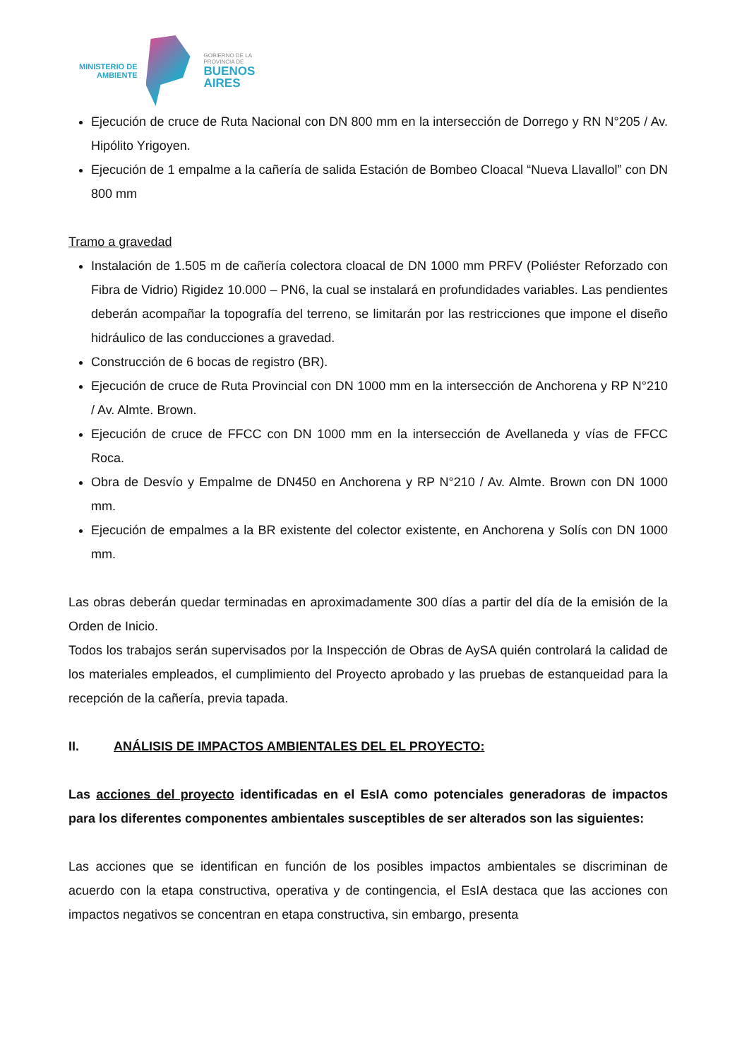MINISTERIO DE
AMBIENTE
GOBIERNO DE LA
PROVINCIA DE
BUENOS
AIRES
Ejecución de cruce de Ruta Nacional con DN 800 mm en la intersección de Dorrego y RN N°205 / Av. Hipólito Yrigoyen.
Ejecución de 1 empalme a la cañería de salida Estación de Bombeo Cloacal “Nueva Llavallol” con DN 800 mm
Tramo a gravedad
Instalación de 1.505 m de cañería colectora cloacal de DN 1000 mm PRFV (Poliéster Reforzado con Fibra de Vidrio) Rigidez 10.000 – PN6, la cual se instalará en profundidades variables. Las pendientes deberán acompañar la topografía del terreno, se limitarán por las restricciones que impone el diseño hidráulico de las conducciones a gravedad.
Construcción de 6 bocas de registro (BR).
Ejecución de cruce de Ruta Provincial con DN 1000 mm en la intersección de Anchorena y RP N°210 / Av. Almte. Brown.
Ejecución de cruce de FFCC con DN 1000 mm en la intersección de Avellaneda y vías de FFCC Roca.
Obra de Desvío y Empalme de DN450 en Anchorena y RP N°210 / Av. Almte. Brown con DN 1000 mm.
Ejecución de empalmes a la BR existente del colector existente, en Anchorena y Solís con DN 1000 mm.
Las obras deberán quedar terminadas en aproximadamente 300 días a partir del día de la emisión de la Orden de Inicio.
Todos los trabajos serán supervisados por la Inspección de Obras de AySA quién controlará la calidad de los materiales empleados, el cumplimiento del Proyecto aprobado y las pruebas de estanqueidad para la recepción de la cañería, previa tapada.
II. ANÁLISIS DE IMPACTOS AMBIENTALES DEL EL PROYECTO:
Las acciones del proyecto identificadas en el EsIA como potenciales generadoras de impactos para los diferentes componentes ambientales susceptibles de ser alterados son las siguientes:
Las acciones que se identifican en función de los posibles impactos ambientales se discriminan de acuerdo con la etapa constructiva, operativa y de contingencia, el EsIA destaca que las acciones con impactos negativos se concentran en etapa constructiva, sin embargo, presenta